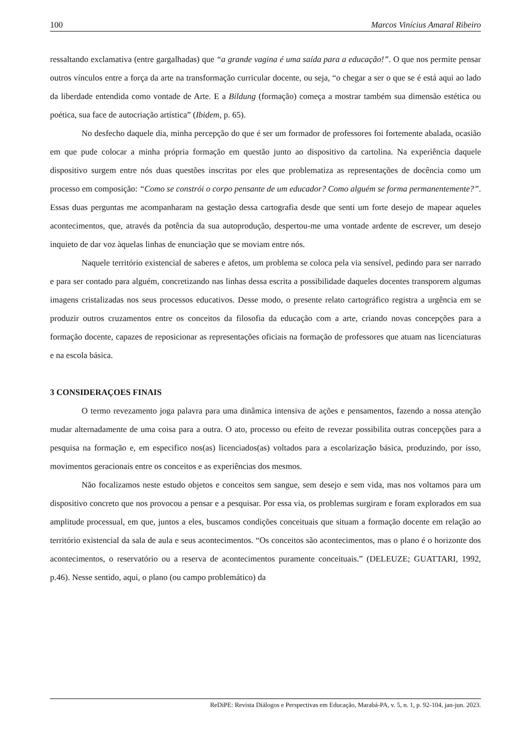100 Marcos Vinícius Amaral Ribeiro
ressaltando exclamativa (entre gargalhadas) que “a grande vagina é uma saída para a educação!”. O que nos permite pensar outros vínculos entre a força da arte na transformação curricular docente, ou seja, “o chegar a ser o que se é está aqui ao lado da liberdade entendida como vontade de Arte. E a Bildung (formação) começa a mostrar também sua dimensão estética ou poética, sua face de autocriação artística” (Ibidem, p. 65).
No desfecho daquele dia, minha percepção do que é ser um formador de professores foi fortemente abalada, ocasião em que pude colocar a minha própria formação em questão junto ao dispositivo da cartolina. Na experiência daquele dispositivo surgem entre nós duas questões inscritas por eles que problematiza as representações de docência como um processo em composição: “Como se constrói o corpo pensante de um educador? Como alguém se forma permanentemente?”. Essas duas perguntas me acompanharam na gestação dessa cartografia desde que senti um forte desejo de mapear aqueles acontecimentos, que, através da potência da sua autoprodução, despertou-me uma vontade ardente de escrever, um desejo inquieto de dar voz àquelas linhas de enunciação que se moviam entre nós.
Naquele território existencial de saberes e afetos, um problema se coloca pela via sensível, pedindo para ser narrado e para ser contado para alguém, concretizando nas linhas dessa escrita a possibilidade daqueles docentes transporem algumas imagens cristalizadas nos seus processos educativos. Desse modo, o presente relato cartográfico registra a urgência em se produzir outros cruzamentos entre os conceitos da filosofia da educação com a arte, criando novas concepções para a formação docente, capazes de reposicionar as representações oficiais na formação de professores que atuam nas licenciaturas e na escola básica.
3 CONSIDERAÇOES FINAIS
O termo revezamento joga palavra para uma dinâmica intensiva de ações e pensamentos, fazendo a nossa atenção mudar alternadamente de uma coisa para a outra. O ato, processo ou efeito de revezar possibilita outras concepções para a pesquisa na formação e, em especifico nos(as) licenciados(as) voltados para a escolarização básica, produzindo, por isso, movimentos geracionais entre os conceitos e as experiências dos mesmos.
Não focalizamos neste estudo objetos e conceitos sem sangue, sem desejo e sem vida, mas nos voltamos para um dispositivo concreto que nos provocou a pensar e a pesquisar. Por essa via, os problemas surgiram e foram explorados em sua amplitude processual, em que, juntos a eles, buscamos condições conceituais que situam a formação docente em relação ao território existencial da sala de aula e seus acontecimentos. “Os conceitos são acontecimentos, mas o plano é o horizonte dos acontecimentos, o reservatório ou a reserva de acontecimentos puramente conceituais.” (DELEUZE; GUATTARI, 1992, p.46). Nesse sentido, aqui, o plano (ou campo problemático) da
ReDiPE: Revista Diálogos e Perspectivas em Educação, Marabá-PA, v. 5, n. 1, p. 92-104, jan-jun. 2023.